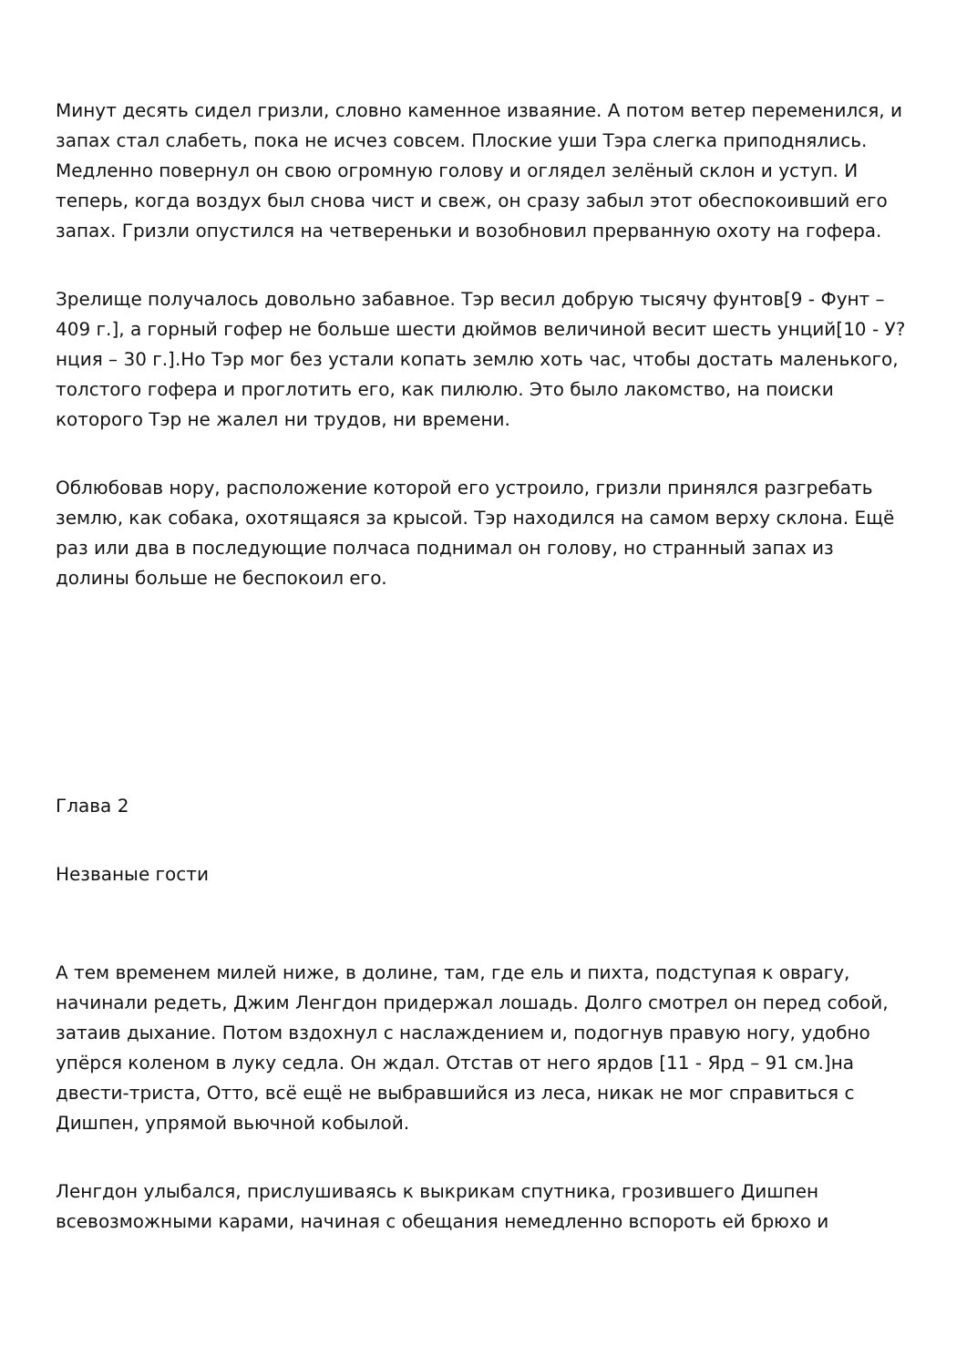Минут десять сидел гризли, словно каменное изваяние. А потом ветер переменился, и запах стал слабеть, пока не исчез совсем. Плоские уши Тэра слегка приподнялись. Медленно повернул он свою огромную голову и оглядел зелёный склон и уступ. И теперь, когда воздух был снова чист и свеж, он сразу забыл этот обеспокоивший его запах. Гризли опустился на четвереньки и возобновил прерванную охоту на гофера.
Зрелище получалось довольно забавное. Тэр весил добрую тысячу фунтов[9 - Фунт – 409 г.], а горный гофер не больше шести дюймов величиной весит шесть унций[10 - У?нция – 30 г.].Но Тэр мог без устали копать землю хоть час, чтобы достать маленького, толстого гофера и проглотить его, как пилюлю. Это было лакомство, на поиски которого Тэр не жалел ни трудов, ни времени.
Облюбовав нору, расположение которой его устроило, гризли принялся разгребать землю, как собака, охотящаяся за крысой. Тэр находился на самом верху склона. Ещё раз или два в последующие полчаса поднимал он голову, но странный запах из долины больше не беспокоил его.
Глава 2
Незваные гости
А тем временем милей ниже, в долине, там, где ель и пихта, подступая к оврагу, начинали редеть, Джим Ленгдон придержал лошадь. Долго смотрел он перед собой, затаив дыхание. Потом вздохнул с наслаждением и, подогнув правую ногу, удобно упёрся коленом в луку седла. Он ждал. Отстав от него ярдов [11 - Ярд – 91 см.]на двести-триста, Отто, всё ещё не выбравшийся из леса, никак не мог справиться с Дишпен, упрямой вьючной кобылой.
Ленгдон улыбался, прислушиваясь к выкрикам спутника, грозившего Дишпен всевозможными карами, начиная с обещания немедленно вспороть ей брюхо и